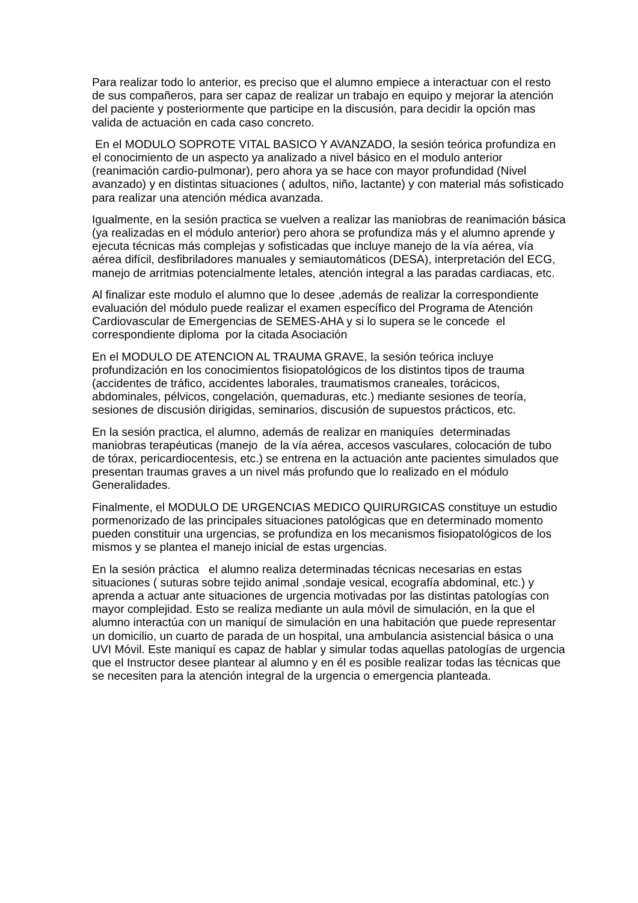Para realizar todo lo anterior, es preciso que el alumno empiece a interactuar con el resto de sus compañeros, para ser capaz de realizar un trabajo en equipo y mejorar la atención del paciente y posteriormente que participe en la discusión, para decidir la opción mas valida de actuación en cada caso concreto.
En el MODULO SOPROTE VITAL BASICO Y AVANZADO, la sesión teórica profundiza en el conocimiento de un aspecto ya analizado a nivel básico en el modulo anterior (reanimación cardio-pulmonar), pero ahora ya se hace con mayor profundidad (Nivel avanzado) y en distintas situaciones ( adultos, niño, lactante) y con material más sofisticado para realizar una atención médica avanzada.
Igualmente, en la sesión practica se vuelven a realizar las maniobras de reanimación básica (ya realizadas en el módulo anterior) pero ahora se profundiza más y el alumno aprende y ejecuta técnicas más complejas y sofisticadas que incluye manejo de la vía aérea, vía aérea difícil, desfibriladores manuales y semiautomáticos (DESA), interpretación del ECG, manejo de arritmias potencialmente letales, atención integral a las paradas cardiacas, etc.
Al finalizar este modulo el alumno que lo desee ,además de realizar la correspondiente evaluación del módulo puede realizar el examen específico del Programa de Atención Cardiovascular de Emergencias de SEMES-AHA y si lo supera se le concede el correspondiente diploma por la citada Asociación
En el MODULO DE ATENCION AL TRAUMA GRAVE, la sesión teórica incluye profundización en los conocimientos fisiopatológicos de los distintos tipos de trauma (accidentes de tráfico, accidentes laborales, traumatismos craneales, torácicos, abdominales, pélvicos, congelación, quemaduras, etc.) mediante sesiones de teoría, sesiones de discusión dirigidas, seminarios, discusión de supuestos prácticos, etc.
En la sesión practica, el alumno, además de realizar en maniquíes determinadas maniobras terapéuticas (manejo de la vía aérea, accesos vasculares, colocación de tubo de tórax, pericardiocentesis, etc.) se entrena en la actuación ante pacientes simulados que presentan traumas graves a un nivel más profundo que lo realizado en el módulo Generalidades.
Finalmente, el MODULO DE URGENCIAS MEDICO QUIRURGICAS constituye un estudio pormenorizado de las principales situaciones patológicas que en determinado momento pueden constituir una urgencias, se profundiza en los mecanismos fisiopatológicos de los mismos y se plantea el manejo inicial de estas urgencias.
En la sesión práctica el alumno realiza determinadas técnicas necesarias en estas situaciones ( suturas sobre tejido animal ,sondaje vesical, ecografía abdominal, etc.) y aprenda a actuar ante situaciones de urgencia motivadas por las distintas patologías con mayor complejidad. Esto se realiza mediante un aula móvil de simulación, en la que el alumno interactúa con un maniquí de simulación en una habitación que puede representar un domicilio, un cuarto de parada de un hospital, una ambulancia asistencial básica o una UVI Móvil. Este maniquí es capaz de hablar y simular todas aquellas patologías de urgencia que el Instructor desee plantear al alumno y en él es posible realizar todas las técnicas que se necesiten para la atención integral de la urgencia o emergencia planteada.